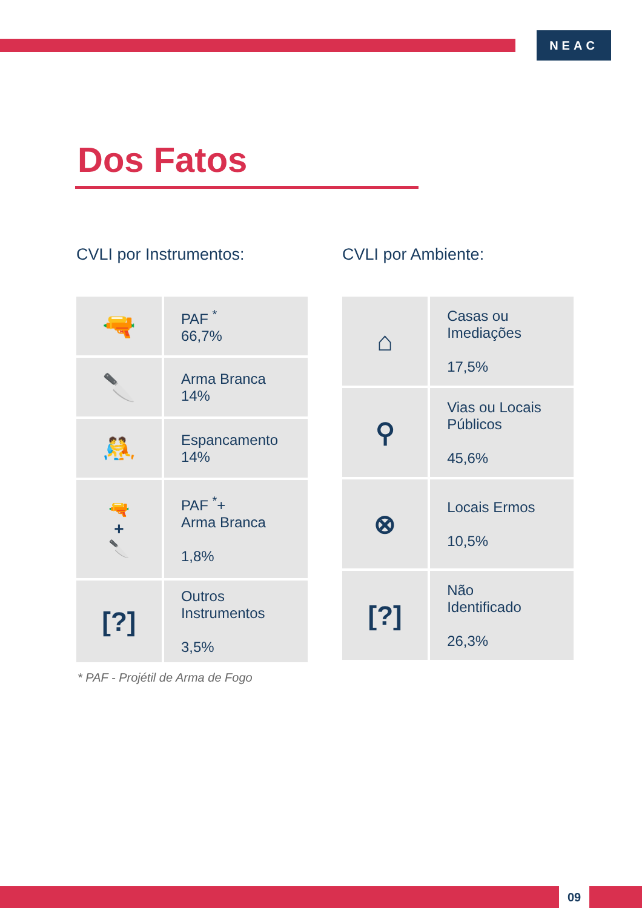NEAC
Dos Fatos
CVLI por Instrumentos:
| 🔫 | PAF <sup>*</sup> 66,7% |
| 🔪 | Arma Branca 14% |
| 🤼 | Espancamento 14% |
| 🔫 + 🔪 | PAF <sup>*</sup>+ Arma Branca 1,8% |
| [?] | Outros Instrumentos 3,5% |
* PAF - Projétil de Arma de Fogo
CVLI por Ambiente:
| ⌂ | Casas ou Imediações 17,5% |
| ⚲ | Vias ou Locais Públicos 45,6% |
| ⊗ | Locais Ermos 10,5% |
| [?] | Não Identificado 26,3% |
09